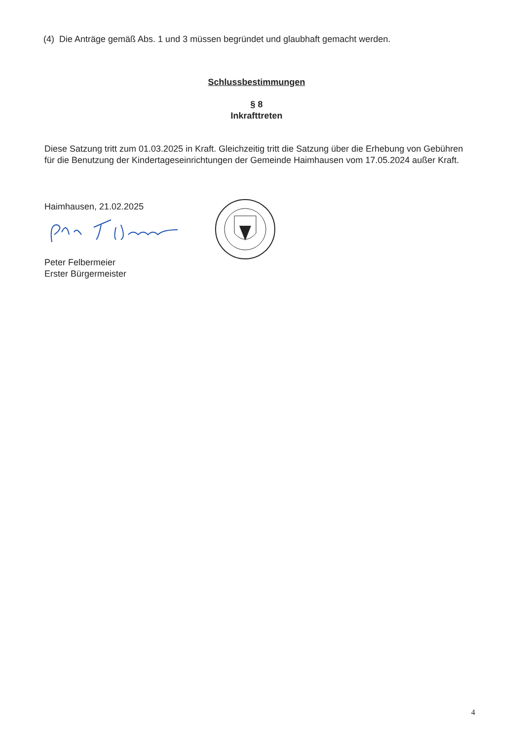(4) Die Anträge gemäß Abs. 1 und 3 müssen begründet und glaubhaft gemacht werden.
Schlussbestimmungen
§ 8
Inkrafttreten
Diese Satzung tritt zum 01.03.2025 in Kraft. Gleichzeitig tritt die Satzung über die Erhebung von Gebühren für die Benutzung der Kindertageseinrichtungen der Gemeinde Haimhausen vom 17.05.2024 außer Kraft.
Haimhausen, 21.02.2025
Peter Felbermeier
Erster Bürgermeister
4